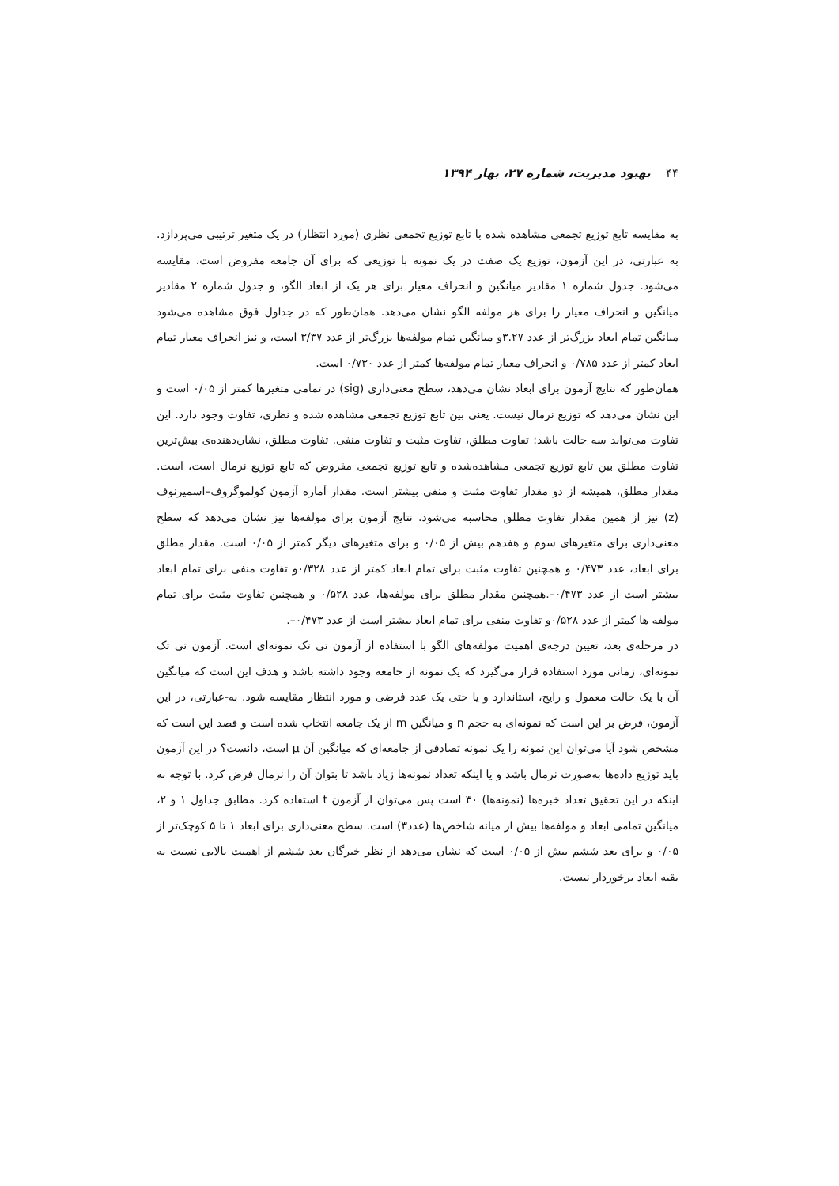۴۴ بهبود مدیریت، شماره ۲۷، بهار ۱۳۹۴
به مقایسه تابع توزیع تجمعی مشاهده شده با تابع توزیع تجمعی نظری (مورد انتظار) در یک متغیر ترتیبی می‌پردازد. به عبارتی، در این آزمون، توزیع یک صفت در یک نمونه با توزیعی که برای آن جامعه مفروض است، مقایسه می‌شود. جدول شماره ۱ مقادیر میانگین و انحراف معیار برای هر یک از ابعاد الگو، و جدول شماره ۲ مقادیر میانگین و انحراف معیار را برای هر مولفه الگو نشان می‌دهد. همان‌طور که در جداول فوق مشاهده می‌شود میانگین تمام ابعاد بزرگ‌تر از عدد ۳.۲۷و میانگین تمام مولفه‌ها بزرگ‌تر از عدد ۳/۳۷ است، و نیز انحراف معیار تمام ابعاد کمتر از عدد ۰/۷۸۵ و انحراف معیار تمام مولفه‌ها کمتر از عدد ۰/۷۳۰ است.
همان‌طور که نتایج آزمون برای ابعاد نشان می‌دهد، سطح معنی‌داری (sig) در تمامی متغیرها کمتر از ۰/۰۵ است و این نشان می‌دهد که توزیع نرمال نیست. یعنی بین تابع توزیع تجمعی مشاهده شده و نظری، تفاوت وجود دارد. این تفاوت می‌تواند سه حالت باشد: تفاوت مطلق، تفاوت مثبت و تفاوت منفی. تفاوت مطلق، نشان‌دهنده‌ی بیش‌ترین تفاوت مطلق بین تابع توزیع تجمعی مشاهده‌شده و تابع توزیع تجمعی مفروض که تابع توزیع نرمال است، است. مقدار مطلق، همیشه از دو مقدار تفاوت مثبت و منفی بیشتر است. مقدار آماره آزمون کولموگروف–اسمیرنوف (z) نیز از همین مقدار تفاوت مطلق محاسبه می‌شود. نتایج آزمون برای مولفه‌ها نیز نشان می‌دهد که سطح معنی‌داری برای متغیرهای سوم و هفدهم بیش از ۰/۰۵ و برای متغیرهای دیگر کمتر از ۰/۰۵ است. مقدار مطلق برای ابعاد، عدد ۰/۴۷۳ و همچنین تفاوت مثبت برای تمام ابعاد کمتر از عدد ۰/۳۲۸و تفاوت منفی برای تمام ابعاد بیشتر است از عدد ۰/۴۷۳–.همچنین مقدار مطلق برای مولفه‌ها، عدد ۰/۵۲۸ و همچنین تفاوت مثبت برای تمام مولفه ها کمتر از عدد ۰/۵۲۸و تفاوت منفی برای تمام ابعاد بیشتر است از عدد ۰/۴۷۳–.
در مرحله‌ی بعد، تعیین درجه‌ی اهمیت مولفه‌های الگو با استفاده از آزمون تی تک نمونه‌ای است. آزمون تی تک نمونه‌ای، زمانی مورد استفاده قرار می‌گیرد که یک نمونه از جامعه وجود داشته باشد و هدف این است که میانگین آن با یک حالت معمول و رایج، استاندارد و یا حتی یک عدد فرضی و مورد انتظار مقایسه شود. به-عبارتی، در این آزمون، فرض بر این است که نمونه‌ای به حجم n و میانگین m از یک جامعه انتخاب شده است و قصد این است که مشخص شود آیا می‌توان این نمونه را یک نمونه تصادفی از جامعه‌ای که میانگین آن μ است، دانست؟ در این آزمون باید توزیع داده‌ها به‌صورت نرمال باشد و یا اینکه تعداد نمونه‌ها زیاد باشد تا بتوان آن را نرمال فرض کرد. با توجه به اینکه در این تحقیق تعداد خبره‌ها (نمونه‌ها) ۳۰ است پس می‌توان از آزمون t استفاده کرد. مطابق جداول ۱ و ۲، میانگین تمامی ابعاد و مولفه‌ها بیش از میانه شاخص‌ها (عدد۳) است. سطح معنی‌داری برای ابعاد ۱ تا ۵ کوچک‌تر از ۰/۰۵ و برای بعد ششم بیش از ۰/۰۵ است که نشان می‌دهد از نظر خبرگان بعد ششم از اهمیت بالایی نسبت به بقیه ابعاد برخوردار نیست.